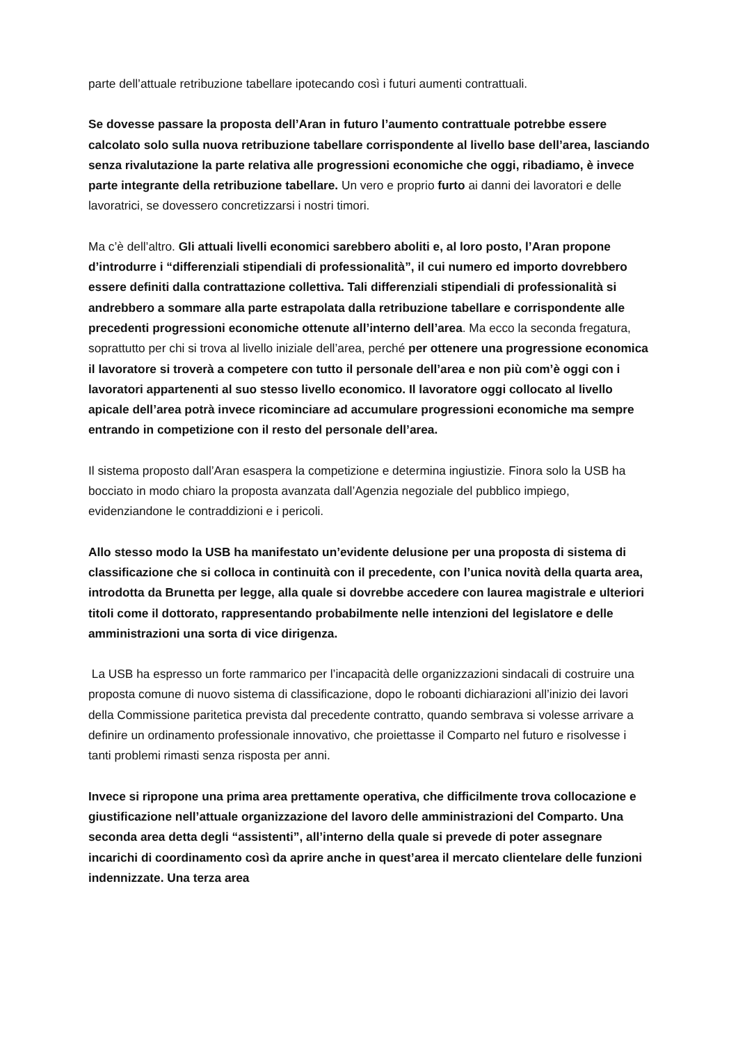parte dell’attuale retribuzione tabellare ipotecando così i futuri aumenti contrattuali.
Se dovesse passare la proposta dell’Aran in futuro l’aumento contrattuale potrebbe essere calcolato solo sulla nuova retribuzione tabellare corrispondente al livello base dell’area, lasciando senza rivalutazione la parte relativa alle progressioni economiche che oggi, ribadiamo, è invece parte integrante della retribuzione tabellare. Un vero e proprio furto ai danni dei lavoratori e delle lavoratrici, se dovessero concretizzarsi i nostri timori.
Ma c’è dell’altro. Gli attuali livelli economici sarebbero aboliti e, al loro posto, l’Aran propone d’introdurre i “differenziali stipendiali di professionalità”, il cui numero ed importo dovrebbero essere definiti dalla contrattazione collettiva. Tali differenziali stipendiali di professionalità si andrebbero a sommare alla parte estrapolata dalla retribuzione tabellare e corrispondente alle precedenti progressioni economiche ottenute all’interno dell’area. Ma ecco la seconda fregatura, soprattutto per chi si trova al livello iniziale dell’area, perché per ottenere una progressione economica il lavoratore si troverà a competere con tutto il personale dell’area e non più com’è oggi con i lavoratori appartenenti al suo stesso livello economico. Il lavoratore oggi collocato al livello apicale dell’area potrà invece ricominciare ad accumulare progressioni economiche ma sempre entrando in competizione con il resto del personale dell’area.
Il sistema proposto dall’Aran esaspera la competizione e determina ingiustizie. Finora solo la USB ha bocciato in modo chiaro la proposta avanzata dall’Agenzia negoziale del pubblico impiego, evidenziandone le contraddizioni e i pericoli.
Allo stesso modo la USB ha manifestato un’evidente delusione per una proposta di sistema di classificazione che si colloca in continuità con il precedente, con l’unica novità della quarta area, introdotta da Brunetta per legge, alla quale si dovrebbe accedere con laurea magistrale e ulteriori titoli come il dottorato, rappresentando probabilmente nelle intenzioni del legislatore e delle amministrazioni una sorta di vice dirigenza.
La USB ha espresso un forte rammarico per l’incapacità delle organizzazioni sindacali di costruire una proposta comune di nuovo sistema di classificazione, dopo le roboanti dichiarazioni all’inizio dei lavori della Commissione paritetica prevista dal precedente contratto, quando sembrava si volesse arrivare a definire un ordinamento professionale innovativo, che proiettasse il Comparto nel futuro e risolvesse i tanti problemi rimasti senza risposta per anni.
Invece si ripropone una prima area prettamente operativa, che difficilmente trova collocazione e giustificazione nell’attuale organizzazione del lavoro delle amministrazioni del Comparto. Una seconda area detta degli “assistenti”, all’interno della quale si prevede di poter assegnare incarichi di coordinamento così da aprire anche in quest’area il mercato clientelare delle funzioni indennizzate. Una terza area